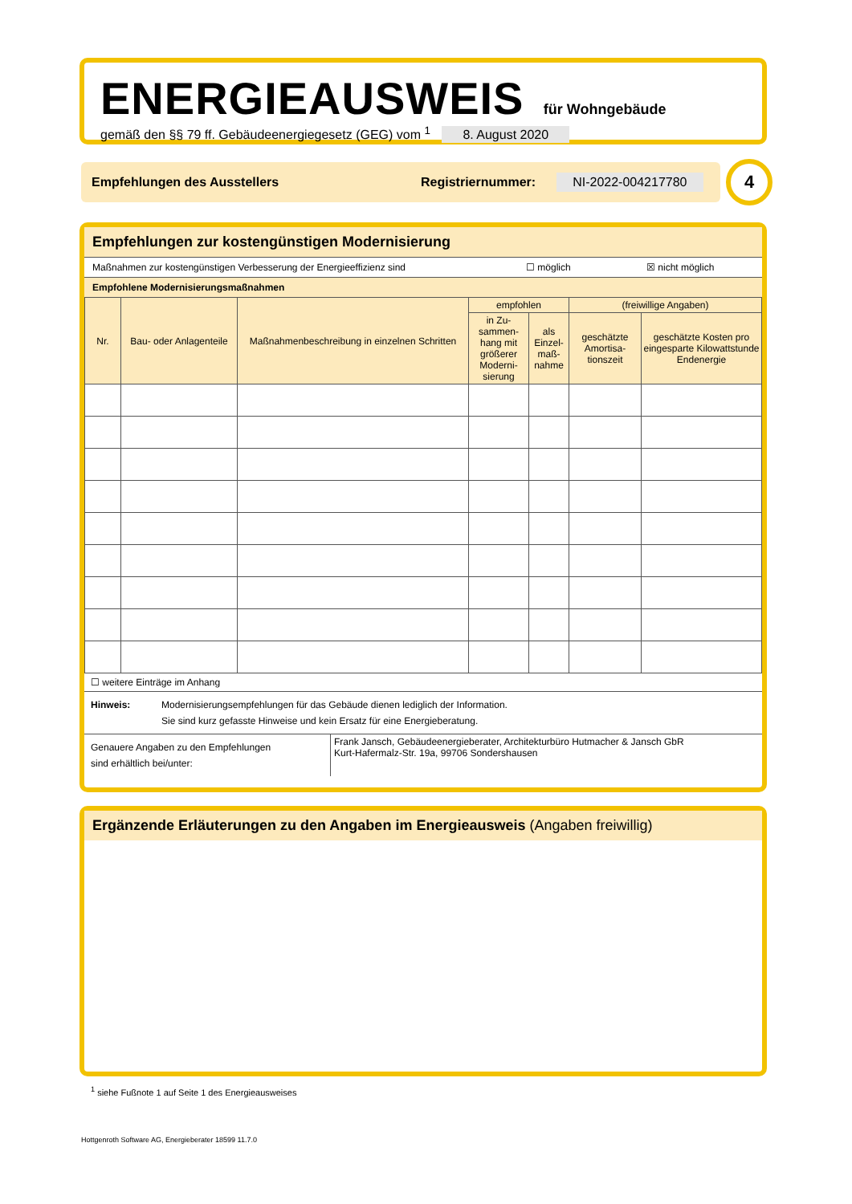ENERGIEAUSWEIS für Wohngebäude
gemäß den §§ 79 ff. Gebäudeenergiegesetz (GEG) vom <sup>1</sup> 8. August 2020
Empfehlungen des Ausstellers Registriernummer: NI-2022-004217780 4
Empfehlungen zur kostengünstigen Modernisierung
Maßnahmen zur kostengünstigen Verbesserung der Energieeffizienz sind ☐ möglich ☒ nicht möglich
Empfohlene Modernisierungsmaßnahmen
| Nr. | Bau- oder Anlagenteile | Maßnahmenbeschreibung in einzelnen Schritten | empfohlen | | (freiwillige Angaben) | |
| --- | --- | --- | --- | --- | --- | --- |
| | | | in Zu-sammen-hang mit größerer Moderni-sierung | als Einzel-maß-nahme | geschätzte Amortisa-tionszeit | geschätzte Kosten pro eingesparte Kilowattstunde Endenergie |
☐ weitere Einträge im Anhang
Hinweis: Modernisierungsempfehlungen für das Gebäude dienen lediglich der Information.
Sie sind kurz gefasste Hinweise und kein Ersatz für eine Energieberatung.
Genauere Angaben zu den Empfehlungen
sind erhältlich bei/unter:
Frank Jansch, Gebäudeenergieberater, Architekturbüro Hutmacher & Jansch GbR
Kurt-Hafermalz-Str. 19a, 99706 Sondershausen
Ergänzende Erläuterungen zu den Angaben im Energieausweis (Angaben freiwillig)
<sup>1</sup> siehe Fußnote 1 auf Seite 1 des Energieausweises
Hottgenroth Software AG, Energieberater 18599 11.7.0